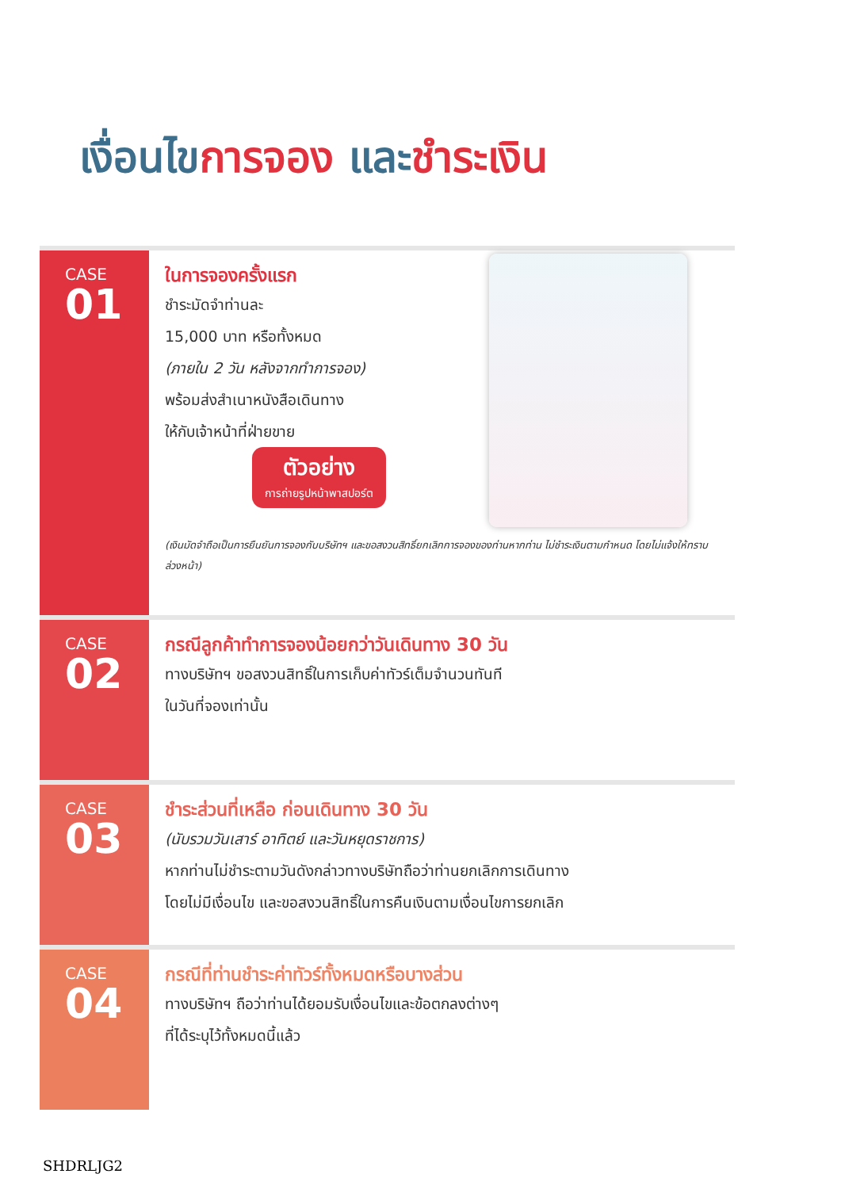เงื่อนไขการจอง และชำระเงิน
CASE
01
ในการจองครั้งแรก
ชำระมัดจำท่านละ
15,000 บาท หรือทั้งหมด
(ภายใน 2 วัน หลังจากทำการจอง)
พร้อมส่งสำเนาหนังสือเดินทาง
ให้กับเจ้าหน้าที่ฝ่ายขาย
ตัวอย่าง
การถ่ายรูปหน้าพาสปอร์ต
(เงินมัดจำถือเป็นการยืนยันการจองกับบริษัทฯ และขอสงวนสิทธิ์ยกเลิกการจองของท่านหากท่าน ไม่ชำระเงินตามกำหนด โดยไม่แจ้งให้ทราบล่วงหน้า)
CASE
02
กรณีลูกค้าทำการจองน้อยกว่าวันเดินทาง 30 วัน
ทางบริษัทฯ ขอสงวนสิทธิ์ในการเก็บค่าทัวร์เต็มจำนวนทันที
ในวันที่จองเท่านั้น
CASE
03
ชำระส่วนที่เหลือ ก่อนเดินทาง 30 วัน
(นับรวมวันเสาร์ อาทิตย์ และวันหยุดราชการ)
หากท่านไม่ชำระตามวันดังกล่าวทางบริษัทถือว่าท่านยกเลิกการเดินทาง
โดยไม่มีเงื่อนไข และขอสงวนสิทธิ์ในการคืนเงินตามเงื่อนไขการยกเลิก
CASE
04
กรณีที่ท่านชำระค่าทัวร์ทั้งหมดหรือบางส่วน
ทางบริษัทฯ ถือว่าท่านได้ยอมรับเงื่อนไขและข้อตกลงต่างๆ
ที่ได้ระบุไว้ทั้งหมดนี้แล้ว
SHDRLJG2